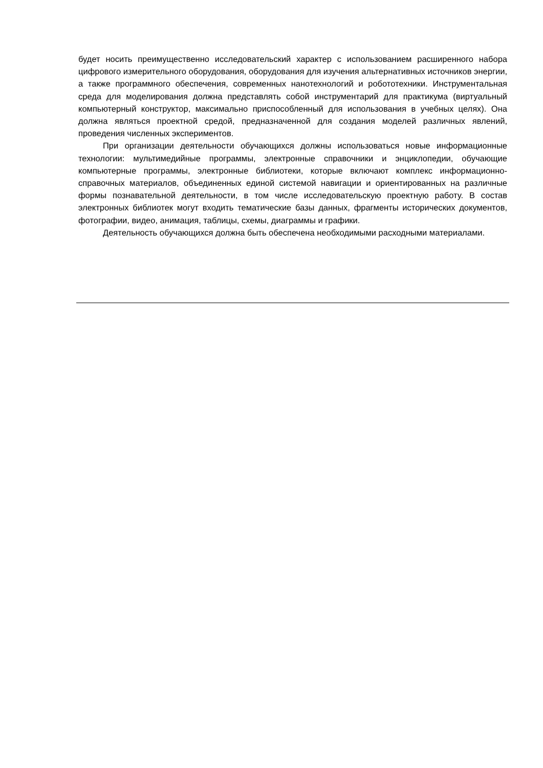будет носить преимущественно исследовательский характер с использованием расширенного набора цифрового измерительного оборудования, оборудования для изучения альтернативных источников энергии, а также программного обеспечения, современных нанотехнологий и робототехники. Инструментальная среда для моделирования должна представлять собой инструментарий для практикума (виртуальный компьютерный конструктор, максимально приспособленный для использования в учебных целях). Она должна являться проектной средой, предназначенной для создания моделей различных явлений, проведения численных экспериментов.
При организации деятельности обучающихся должны использоваться новые информационные технологии: мультимедийные программы, электронные справочники и энциклопедии, обучающие компьютерные программы, электронные библиотеки, которые включают комплекс информационно-справочных материалов, объединенных единой системой навигации и ориентированных на различные формы познавательной деятельности, в том числе исследовательскую проектную работу. В состав электронных библиотек могут входить тематические базы данных, фрагменты исторических документов, фотографии, видео, анимация, таблицы, схемы, диаграммы и графики.
Деятельность обучающихся должна быть обеспечена необходимыми расходными материалами.